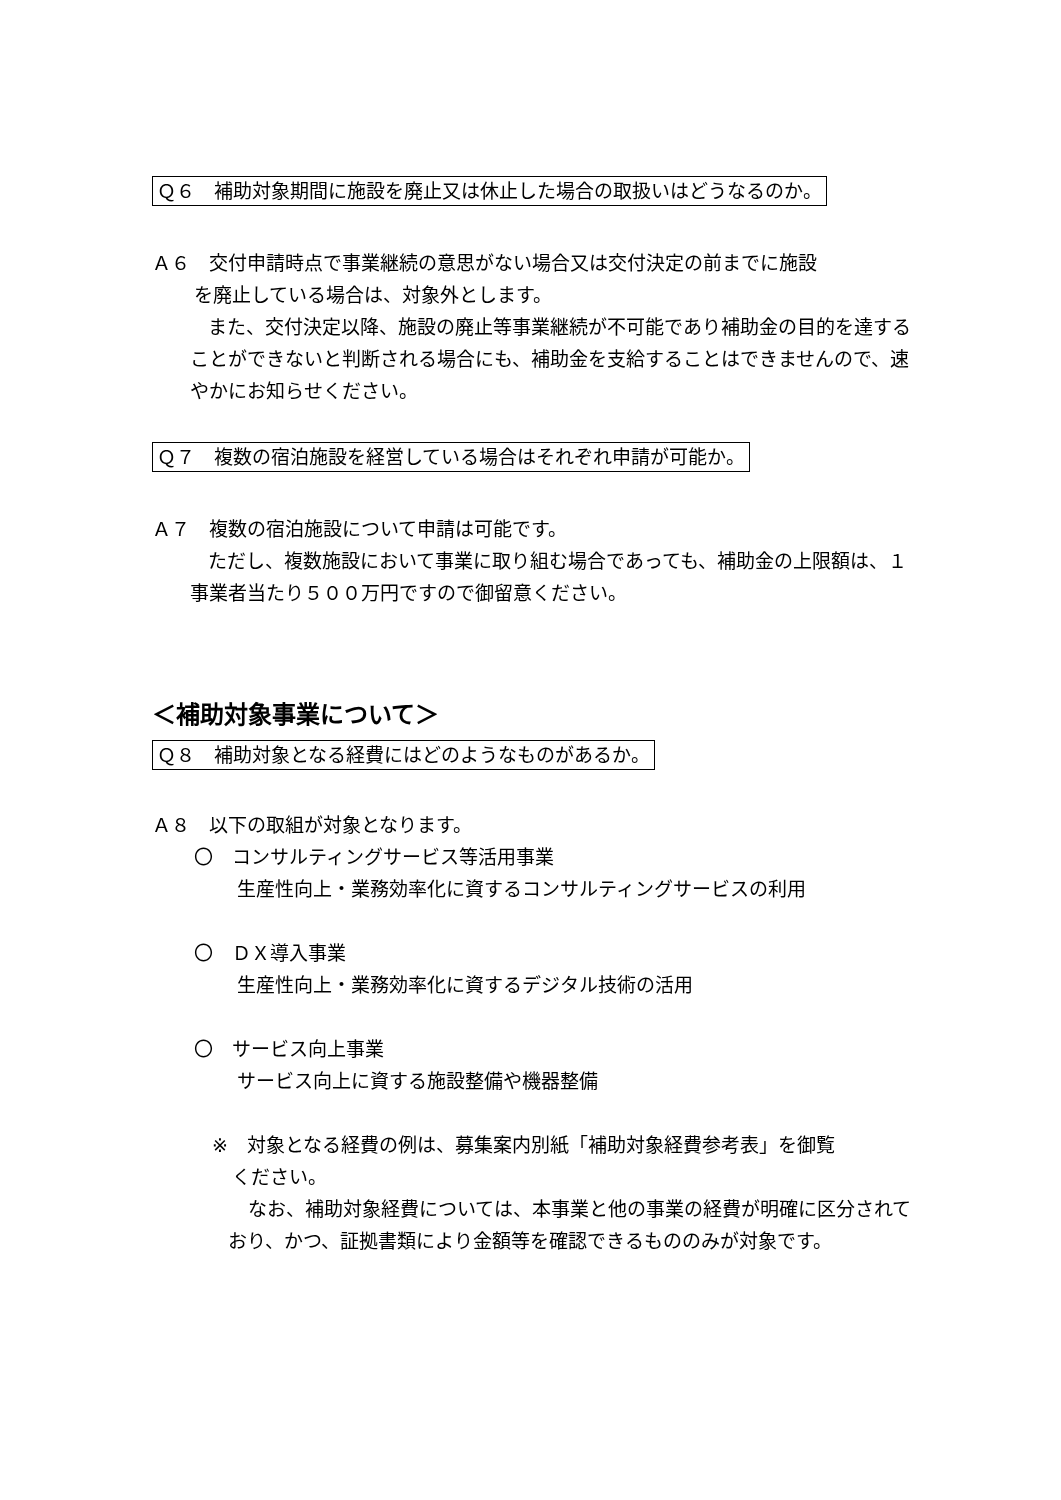Ｑ６　補助対象期間に施設を廃止又は休止した場合の取扱いはどうなるのか。
Ａ６　交付申請時点で事業継続の意思がない場合又は交付決定の前までに施設
を廃止している場合は、対象外とします。
また、交付決定以降、施設の廃止等事業継続が不可能であり補助金の目的を達することができないと判断される場合にも、補助金を支給することはできませんので、速やかにお知らせください。
Ｑ７　複数の宿泊施設を経営している場合はそれぞれ申請が可能か。
Ａ７　複数の宿泊施設について申請は可能です。
ただし、複数施設において事業に取り組む場合であっても、補助金の上限額は、１事業者当たり５００万円ですので御留意ください。
＜補助対象事業について＞
Ｑ８　補助対象となる経費にはどのようなものがあるか。
Ａ８　以下の取組が対象となります。
〇　コンサルティングサービス等活用事業
生産性向上・業務効率化に資するコンサルティングサービスの利用
〇　ＤＸ導入事業
生産性向上・業務効率化に資するデジタル技術の活用
〇　サービス向上事業
サービス向上に資する施設整備や機器整備
※　対象となる経費の例は、募集案内別紙「補助対象経費参考表」を御覧
ください。
なお、補助対象経費については、本事業と他の事業の経費が明確に区分されており、かつ、証拠書類により金額等を確認できるもののみが対象です。